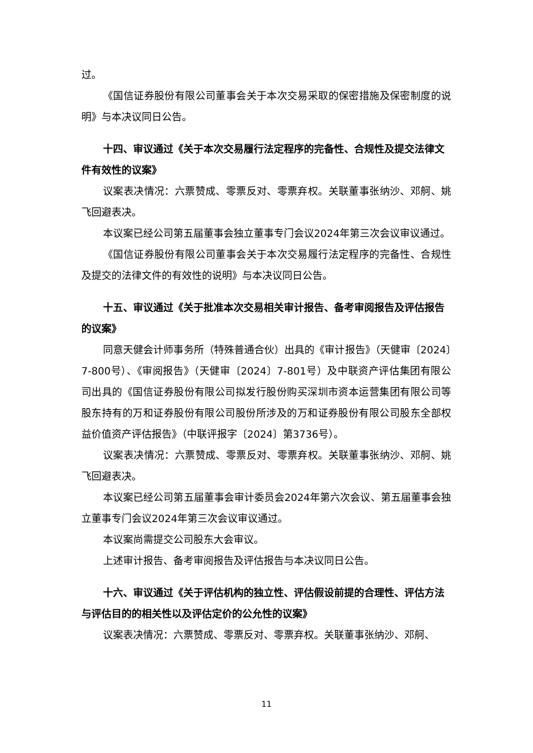过。
《国信证券股份有限公司董事会关于本次交易采取的保密措施及保密制度的说明》与本决议同日公告。
十四、审议通过《关于本次交易履行法定程序的完备性、合规性及提交法律文件有效性的议案》
议案表决情况：六票赞成、零票反对、零票弃权。关联董事张纳沙、邓舸、姚飞回避表决。
本议案已经公司第五届董事会独立董事专门会议2024年第三次会议审议通过。
《国信证券股份有限公司董事会关于本次交易履行法定程序的完备性、合规性及提交的法律文件的有效性的说明》与本决议同日公告。
十五、审议通过《关于批准本次交易相关审计报告、备考审阅报告及评估报告的议案》
同意天健会计师事务所（特殊普通合伙）出具的《审计报告》（天健审〔2024〕7-800号）、《审阅报告》（天健审〔2024〕7-801号）及中联资产评估集团有限公司出具的《国信证券股份有限公司拟发行股份购买深圳市资本运营集团有限公司等股东持有的万和证券股份有限公司股份所涉及的万和证券股份有限公司股东全部权益价值资产评估报告》（中联评报字〔2024〕第3736号）。
议案表决情况：六票赞成、零票反对、零票弃权。关联董事张纳沙、邓舸、姚飞回避表决。
本议案已经公司第五届董事会审计委员会2024年第六次会议、第五届董事会独立董事专门会议2024年第三次会议审议通过。
本议案尚需提交公司股东大会审议。
上述审计报告、备考审阅报告及评估报告与本决议同日公告。
十六、审议通过《关于评估机构的独立性、评估假设前提的合理性、评估方法与评估目的的相关性以及评估定价的公允性的议案》
议案表决情况：六票赞成、零票反对、零票弃权。关联董事张纳沙、邓舸、
11